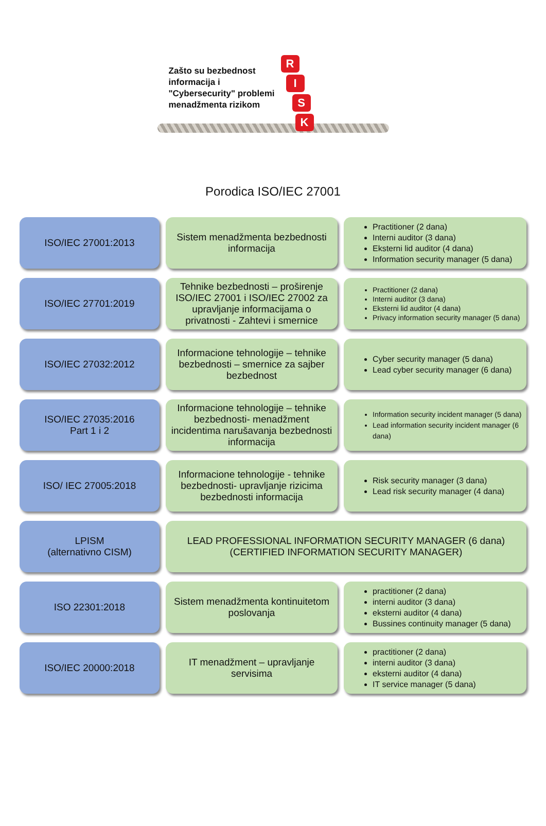Zašto su bezbednost
informacija i
"Cybersecurity" problemi
menadžmenta rizikom
R
I
S
K
Porodica ISO/IEC 27001
ISO/IEC 27001:2013 Sistem menadžmenta bezbednosti informacija
Practitioner (2 dana)
Interni auditor (3 dana)
Eksterni lid auditor (4 dana)
Information security manager (5 dana)
ISO/IEC 27701:2019 Tehnike bezbednosti – proširenje ISO/IEC 27001 i ISO/IEC 27002 za upravljanje informacijama o privatnosti - Zahtevi i smernice
Practitioner (2 dana)
Interni auditor (3 dana)
Eksterni lid auditor (4 dana)
Privacy information security manager (5 dana)
ISO/IEC 27032:2012 Informacione tehnologije – tehnike bezbednosti – smernice za sajber bezbednost
Cyber security manager (5 dana)
Lead cyber security manager (6 dana)
ISO/IEC 27035:2016
Part 1 i 2
Informacione tehnologije – tehnike bezbednosti- menadžment incidentima narušavanja bezbednosti informacija
Information security incident manager (5 dana)
Lead information security incident manager (6 dana)
ISO/ IEC 27005:2018 Informacione tehnologije - tehnike bezbednosti- upravljanje rizicima bezbednosti informacija
Risk security manager (3 dana)
Lead risk security manager (4 dana)
LPISM
(alternativno CISM)
LEAD PROFESSIONAL INFORMATION SECURITY MANAGER (6 dana)
(CERTIFIED INFORMATION SECURITY MANAGER)
ISO 22301:2018 Sistem menadžmenta kontinuitetom poslovanja
practitioner (2 dana)
interni auditor (3 dana)
eksterni auditor (4 dana)
Bussines continuity manager (5 dana)
ISO/IEC 20000:2018 IT menadžment – upravljanje servisima
practitioner (2 dana)
interni auditor (3 dana)
eksterni auditor (4 dana)
IT service manager (5 dana)